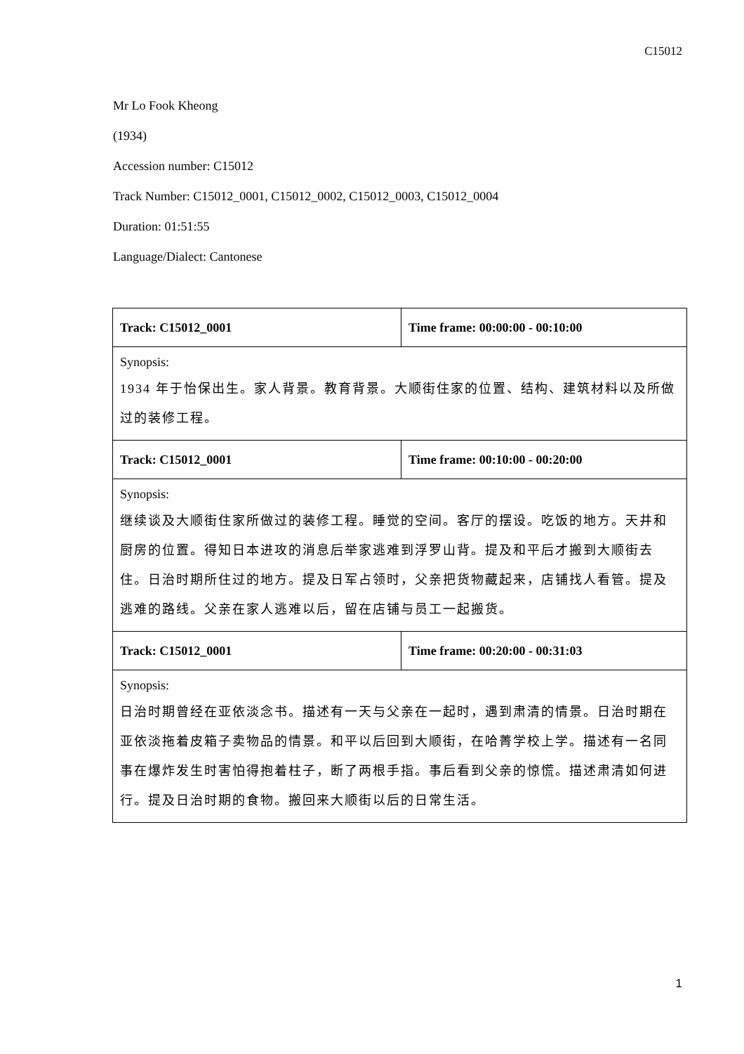C15012
Mr Lo Fook Kheong
(1934)
Accession number: C15012
Track Number: C15012_0001, C15012_0002, C15012_0003, C15012_0004
Duration: 01:51:55
Language/Dialect: Cantonese
| Track: C15012_0001 | Time frame: 00:00:00 - 00:10:00 |
| --- | --- |
| Synopsis: 1934 年于怡保出生。家人背景。教育背景。大顺街住家的位置、结构、建筑材料以及所做过的装修工程。 | |
| Track: C15012_0001 | Time frame: 00:10:00 - 00:20:00 |
| Synopsis: 继续谈及大顺街住家所做过的装修工程。睡觉的空间。客厅的摆设。吃饭的地方。天井和厨房的位置。得知日本进攻的消息后举家逃难到浮罗山背。提及和平后才搬到大顺街去住。日治时期所住过的地方。提及日军占领时，父亲把货物藏起来，店铺找人看管。提及逃难的路线。父亲在家人逃难以后，留在店铺与员工一起搬货。 | |
| Track: C15012_0001 | Time frame: 00:20:00 - 00:31:03 |
| Synopsis: 日治时期曾经在亚依淡念书。描述有一天与父亲在一起时，遇到肃清的情景。日治时期在亚依淡拖着皮箱子卖物品的情景。和平以后回到大顺街，在哈菁学校上学。描述有一名同事在爆炸发生时害怕得抱着柱子，断了两根手指。事后看到父亲的惊慌。描述肃清如何进行。提及日治时期的食物。搬回来大顺街以后的日常生活。 | |
1